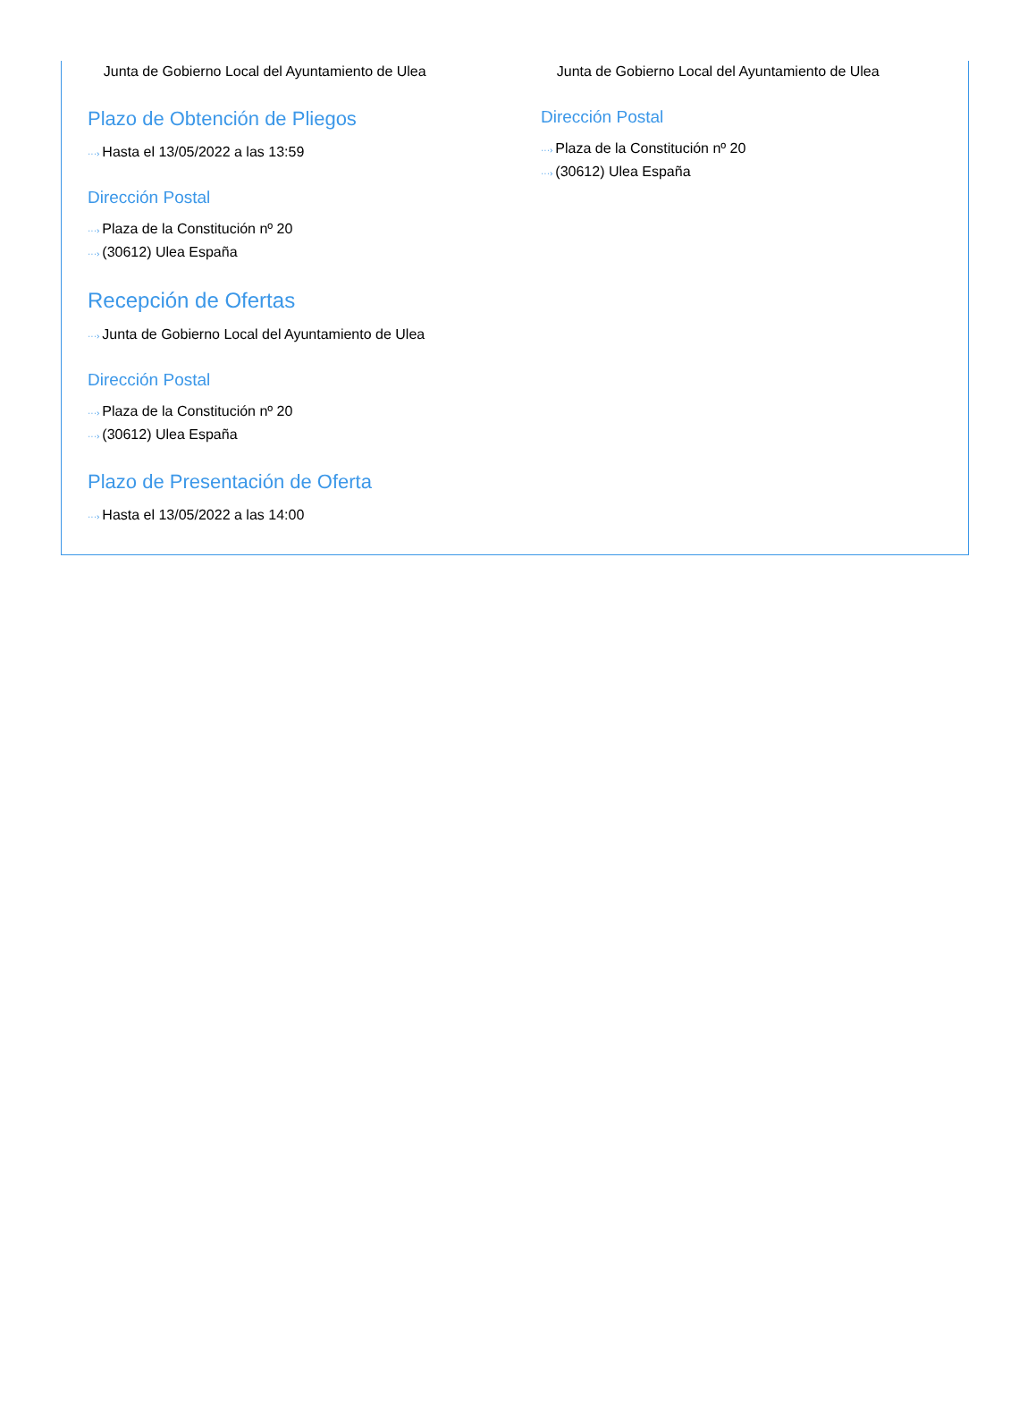Junta de Gobierno Local del Ayuntamiento de Ulea
Plazo de Obtención de Pliegos
···› Hasta el 13/05/2022 a las 13:59
Dirección Postal
···› Plaza de la Constitución nº 20
···› (30612) Ulea España
Recepción de Ofertas
···› Junta de Gobierno Local del Ayuntamiento de Ulea
Dirección Postal
···› Plaza de la Constitución nº 20
···› (30612) Ulea España
Plazo de Presentación de Oferta
···› Hasta el 13/05/2022 a las 14:00
Junta de Gobierno Local del Ayuntamiento de Ulea
Dirección Postal
···› Plaza de la Constitución nº 20
···› (30612) Ulea España